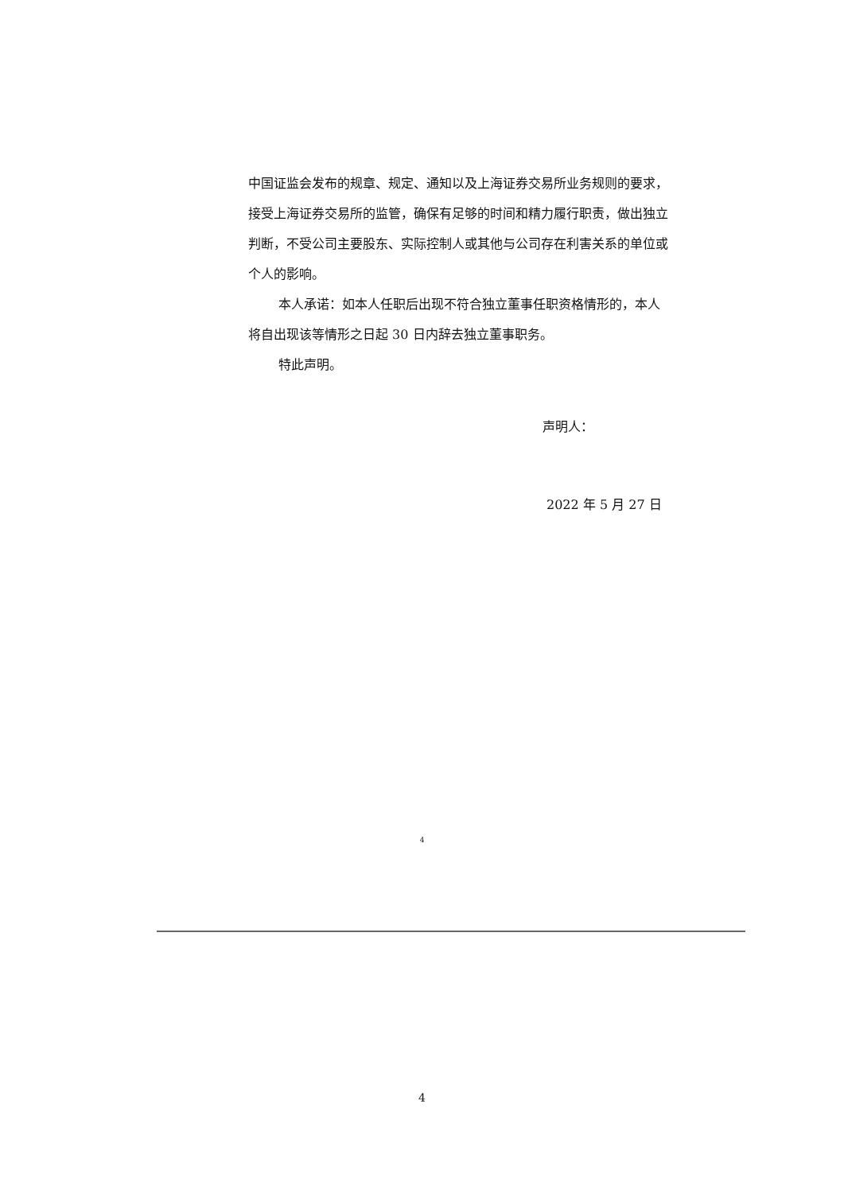中国证监会发布的规章、规定、通知以及上海证券交易所业务规则的要求，接受上海证券交易所的监管，确保有足够的时间和精力履行职责，做出独立判断，不受公司主要股东、实际控制人或其他与公司存在利害关系的单位或个人的影响。
本人承诺：如本人任职后出现不符合独立董事任职资格情形的，本人将自出现该等情形之日起 30 日内辞去独立董事职务。
特此声明。
声明人：
2022 年 5 月 27 日
4
4